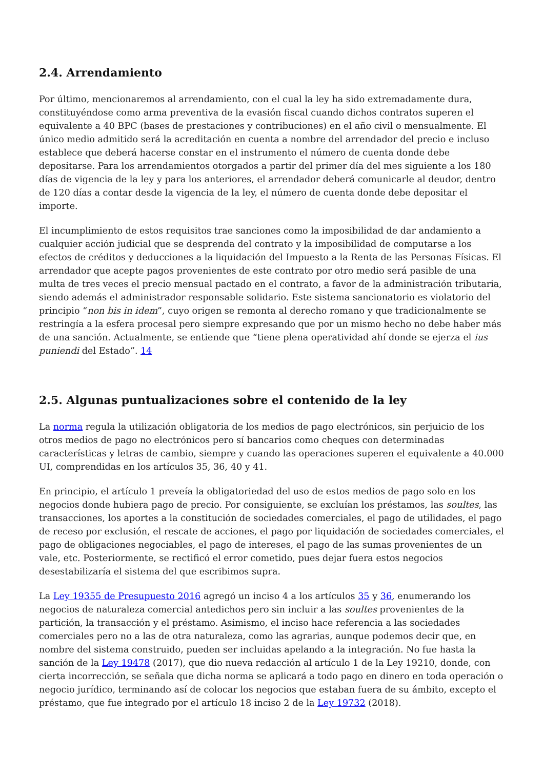2.4. Arrendamiento
Por último, mencionaremos al arrendamiento, con el cual la ley ha sido extremadamente dura, constituyéndose como arma preventiva de la evasión fiscal cuando dichos contratos superen el equivalente a 40 BPC (bases de prestaciones y contribuciones) en el año civil o mensualmente. El único medio admitido será la acreditación en cuenta a nombre del arrendador del precio e incluso establece que deberá hacerse constar en el instrumento el número de cuenta donde debe depositarse. Para los arrendamientos otorgados a partir del primer día del mes siguiente a los 180 días de vigencia de la ley y para los anteriores, el arrendador deberá comunicarle al deudor, dentro de 120 días a contar desde la vigencia de la ley, el número de cuenta donde debe depositar el importe.
El incumplimiento de estos requisitos trae sanciones como la imposibilidad de dar andamiento a cualquier acción judicial que se desprenda del contrato y la imposibilidad de computarse a los efectos de créditos y deducciones a la liquidación del Impuesto a la Renta de las Personas Físicas. El arrendador que acepte pagos provenientes de este contrato por otro medio será pasible de una multa de tres veces el precio mensual pactado en el contrato, a favor de la administración tributaria, siendo además el administrador responsable solidario. Este sistema sancionatorio es violatorio del principio “non bis in idem”, cuyo origen se remonta al derecho romano y que tradicionalmente se restringía a la esfera procesal pero siempre expresando que por un mismo hecho no debe haber más de una sanción. Actualmente, se entiende que “tiene plena operatividad ahí donde se ejerza el ius puniendi del Estado”. 14
2.5. Algunas puntualizaciones sobre el contenido de la ley
La norma regula la utilización obligatoria de los medios de pago electrónicos, sin perjuicio de los otros medios de pago no electrónicos pero sí bancarios como cheques con determinadas características y letras de cambio, siempre y cuando las operaciones superen el equivalente a 40.000 UI, comprendidas en los artículos 35, 36, 40 y 41.
En principio, el artículo 1 preveía la obligatoriedad del uso de estos medios de pago solo en los negocios donde hubiera pago de precio. Por consiguiente, se excluían los préstamos, las soultes, las transacciones, los aportes a la constitución de sociedades comerciales, el pago de utilidades, el pago de receso por exclusión, el rescate de acciones, el pago por liquidación de sociedades comerciales, el pago de obligaciones negociables, el pago de intereses, el pago de las sumas provenientes de un vale, etc. Posteriormente, se rectificó el error cometido, pues dejar fuera estos negocios desestabilizaría el sistema del que escribimos supra.
La Ley 19355 de Presupuesto 2016 agregó un inciso 4 a los artículos 35 y 36, enumerando los negocios de naturaleza comercial antedichos pero sin incluir a las soultes provenientes de la partición, la transacción y el préstamo. Asimismo, el inciso hace referencia a las sociedades comerciales pero no a las de otra naturaleza, como las agrarias, aunque podemos decir que, en nombre del sistema construido, pueden ser incluidas apelando a la integración. No fue hasta la sanción de la Ley 19478 (2017), que dio nueva redacción al artículo 1 de la Ley 19210, donde, con cierta incorrección, se señala que dicha norma se aplicará a todo pago en dinero en toda operación o negocio jurídico, terminando así de colocar los negocios que estaban fuera de su ámbito, excepto el préstamo, que fue integrado por el artículo 18 inciso 2 de la Ley 19732 (2018).